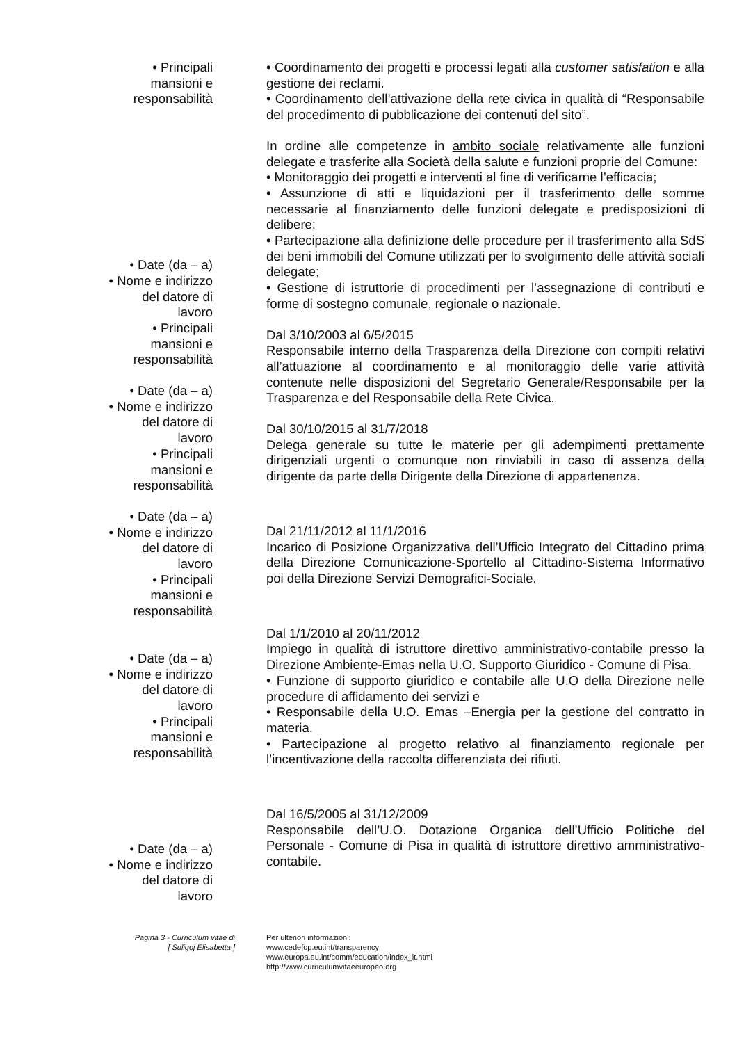• Principali
mansioni e
responsabilità
• Date (da – a)
• Nome e indirizzo
del datore di
lavoro
• Principali
mansioni e
responsabilità
• Date (da – a)
• Nome e indirizzo
del datore di
lavoro
• Principali
mansioni e
responsabilità
• Date (da – a)
• Nome e indirizzo
del datore di
lavoro
• Principali
mansioni e
responsabilità
• Date (da – a)
• Nome e indirizzo
del datore di
lavoro
• Principali
mansioni e
responsabilità
• Date (da – a)
• Nome e indirizzo
del datore di
lavoro
• Coordinamento dei progetti e processi legati alla customer satisfation e alla gestione dei reclami.
• Coordinamento dell’attivazione della rete civica in qualità di “Responsabile del procedimento di pubblicazione dei contenuti del sito”.
In ordine alle competenze in ambito sociale relativamente alle funzioni delegate e trasferite alla Società della salute e funzioni proprie del Comune:
• Monitoraggio dei progetti e interventi al fine di verificarne l’efficacia;
• Assunzione di atti e liquidazioni per il trasferimento delle somme necessarie al finanziamento delle funzioni delegate e predisposizioni di delibere;
• Partecipazione alla definizione delle procedure per il trasferimento alla SdS dei beni immobili del Comune utilizzati per lo svolgimento delle attività sociali delegate;
• Gestione di istruttorie di procedimenti per l’assegnazione di contributi e forme di sostegno comunale, regionale o nazionale.
Dal 3/10/2003 al 6/5/2015
Responsabile interno della Trasparenza della Direzione con compiti relativi all’attuazione al coordinamento e al monitoraggio delle varie attività contenute nelle disposizioni del Segretario Generale/Responsabile per la Trasparenza e del Responsabile della Rete Civica.
Dal 30/10/2015 al 31/7/2018
Delega generale su tutte le materie per gli adempimenti prettamente dirigenziali urgenti o comunque non rinviabili in caso di assenza della dirigente da parte della Dirigente della Direzione di appartenenza.
Dal 21/11/2012 al 11/1/2016
Incarico di Posizione Organizzativa dell’Ufficio Integrato del Cittadino prima della Direzione Comunicazione-Sportello al Cittadino-Sistema Informativo poi della Direzione Servizi Demografici-Sociale.
Dal 1/1/2010 al 20/11/2012
Impiego in qualità di istruttore direttivo amministrativo-contabile presso la Direzione Ambiente-Emas nella U.O. Supporto Giuridico - Comune di Pisa.
• Funzione di supporto giuridico e contabile alle U.O della Direzione nelle procedure di affidamento dei servizi e
• Responsabile della U.O. Emas –Energia per la gestione del contratto in materia.
• Partecipazione al progetto relativo al finanziamento regionale per l’incentivazione della raccolta differenziata dei rifiuti.
Dal 16/5/2005 al 31/12/2009
Responsabile dell’U.O. Dotazione Organica dell’Ufficio Politiche del Personale - Comune di Pisa in qualità di istruttore direttivo amministrativo-contabile.
Pagina 3 - Curriculum vitae di
[ Suligoj Elisabetta ]
Per ulteriori informazioni:
www.cedefop.eu.int/transparency
www.europa.eu.int/comm/education/index_it.html
http://www.curriculumvitaeeuropeo.org